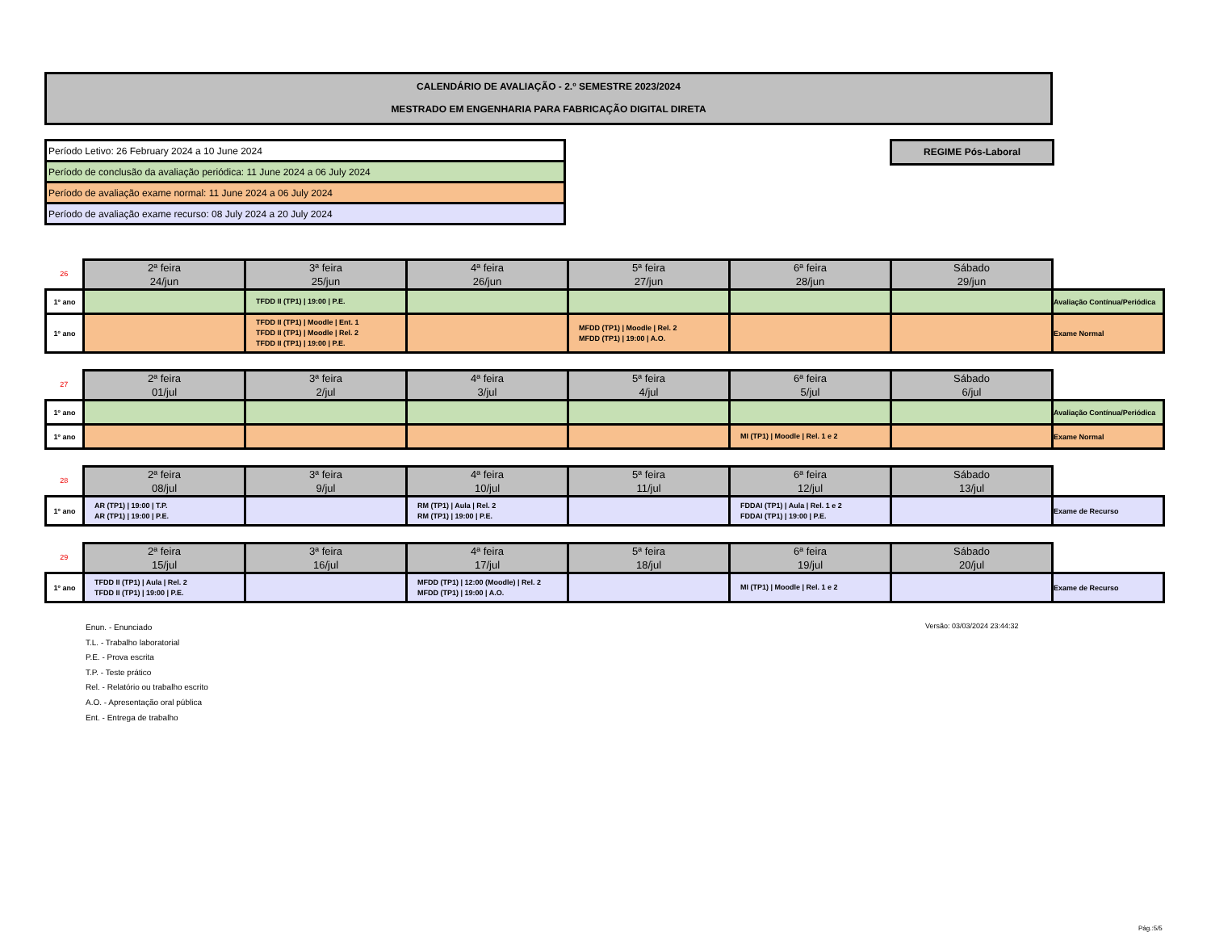CALENDÁRIO DE AVALIAÇÃO - 2.º SEMESTRE 2023/2024
MESTRADO EM ENGENHARIA PARA FABRICAÇÃO DIGITAL DIRETA
| Período Letivo: 26 February 2024 a 10 June 2024 |
| Período de conclusão da avaliação periódica: 11 June 2024 a 06 July 2024 |
| Período de avaliação exame normal: 11 June 2024 a 06 July 2024 |
| Período de avaliação exame recurso: 08 July 2024 a 20 July 2024 |
REGIME Pós-Laboral
| 26 | 2ª feira 24/jun | 3ª feira 25/jun | 4ª feira 26/jun | 5ª feira 27/jun | 6ª feira 28/jun | Sábado 29/jun | |
| 1º ano | | TFDD II (TP1) / 19:00 / P.E. | | | | | Avaliação Contínua/Periódica |
| 1º ano | | TFDD II (TP1) / Moodle / Ent. 1 TFDD II (TP1) / Moodle / Rel. 2 TFDD II (TP1) / 19:00 / P.E. | | MFDD (TP1) / Moodle / Rel. 2 MFDD (TP1) / 19:00 / A.O. | | | Exame Normal |
| 27 | 2ª feira 01/jul | 3ª feira 2/jul | 4ª feira 3/jul | 5ª feira 4/jul | 6ª feira 5/jul | Sábado 6/jul | |
| 1º ano | | | | | | | Avaliação Contínua/Periódica |
| 1º ano | | | | | MI (TP1) / Moodle / Rel. 1 e 2 | | Exame Normal |
| 28 | 2ª feira 08/jul | 3ª feira 9/jul | 4ª feira 10/jul | 5ª feira 11/jul | 6ª feira 12/jul | Sábado 13/jul | |
| 1º ano | AR (TP1) / 19:00 / T.P. AR (TP1) / 19:00 / P.E. | | RM (TP1) / Aula / Rel. 2 RM (TP1) / 19:00 / P.E. | | FDDAI (TP1) / Aula / Rel. 1 e 2 FDDAI (TP1) / 19:00 / P.E. | | Exame de Recurso |
| 29 | 2ª feira 15/jul | 3ª feira 16/jul | 4ª feira 17/jul | 5ª feira 18/jul | 6ª feira 19/jul | Sábado 20/jul | |
| 1º ano | TFDD II (TP1) / Aula / Rel. 2 TFDD II (TP1) / 19:00 / P.E. | | MFDD (TP1) / 12:00 (Moodle) / Rel. 2 MFDD (TP1) / 19:00 / A.O. | | MI (TP1) / Moodle / Rel. 1 e 2 | | Exame de Recurso |
Enun. - Enunciado
T.L. - Trabalho laboratorial
P.E. - Prova escrita
T.P. - Teste prático
Rel. - Relatório ou trabalho escrito
A.O. - Apresentação oral pública
Ent. - Entrega de trabalho
Versão: 03/03/2024 23:44:32
Pág.:5/5